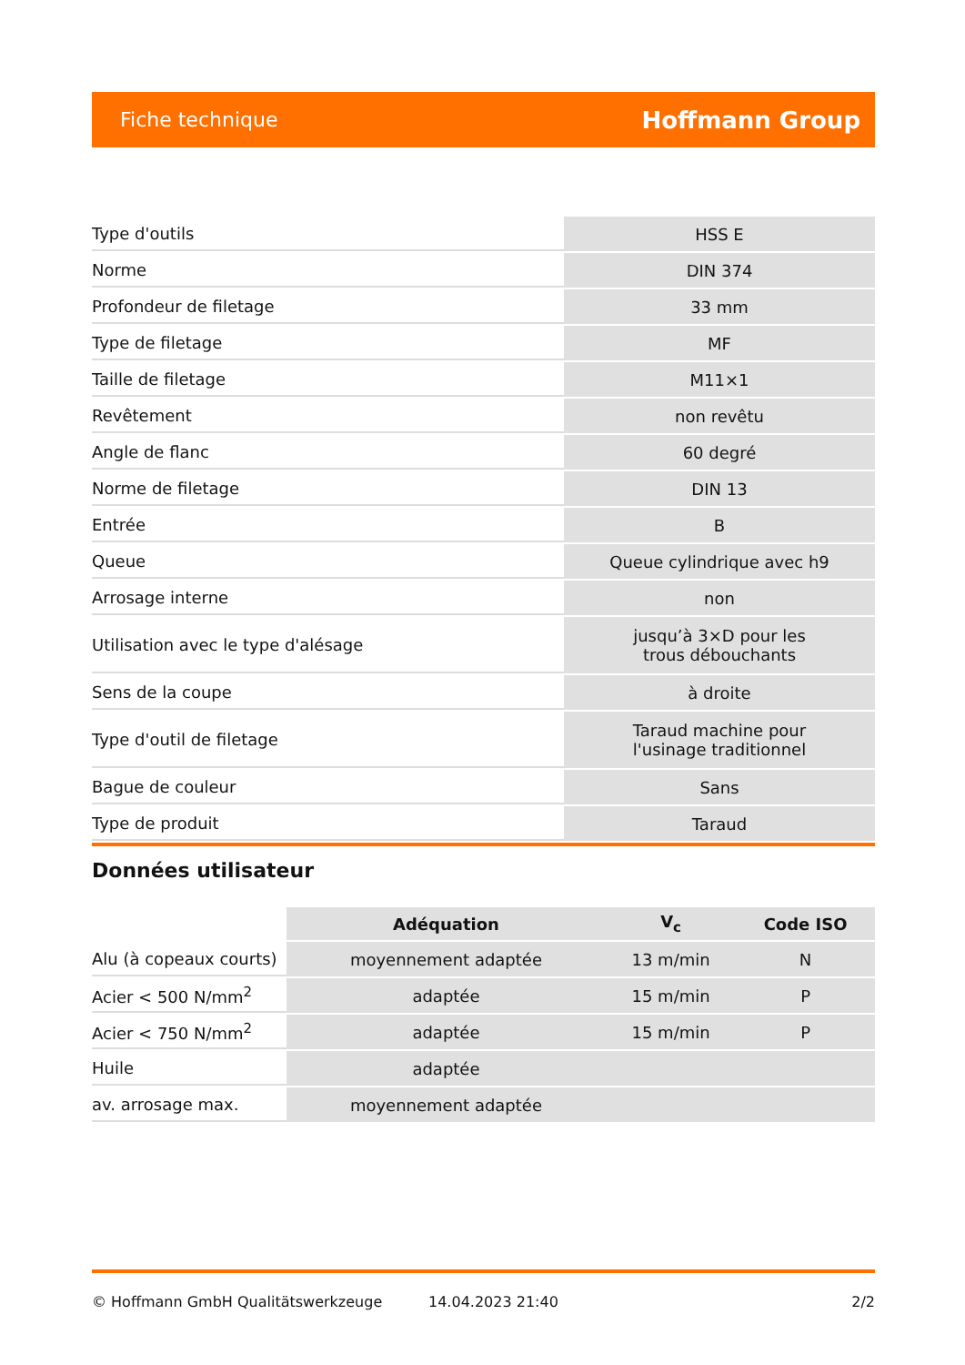Fiche technique Hoffmann Group
| Type d'outils | HSS E |
| Norme | DIN 374 |
| Profondeur de filetage | 33 mm |
| Type de filetage | MF |
| Taille de filetage | M11×1 |
| Revêtement | non revêtu |
| Angle de flanc | 60 degré |
| Norme de filetage | DIN 13 |
| Entrée | B |
| Queue | Queue cylindrique avec h9 |
| Arrosage interne | non |
| Utilisation avec le type d'alésage | jusqu’à 3×D pour les trous débouchants |
| Sens de la coupe | à droite |
| Type d'outil de filetage | Taraud machine pour l'usinage traditionnel |
| Bague de couleur | Sans |
| Type de produit | Taraud |
Données utilisateur
| | Adéquation | V<sub>c</sub> | Code ISO |
| --- | --- | --- | --- |
| Alu (à copeaux courts) | moyennement adaptée | 13 m/min | N |
| Acier < 500 N/mm<sup>2</sup> | adaptée | 15 m/min | P |
| Acier < 750 N/mm<sup>2</sup> | adaptée | 15 m/min | P |
| Huile | adaptée | | |
| av. arrosage max. | moyennement adaptée | | |
© Hoffmann GmbH Qualitätswerkzeuge 14.04.2023 21:40 2/2